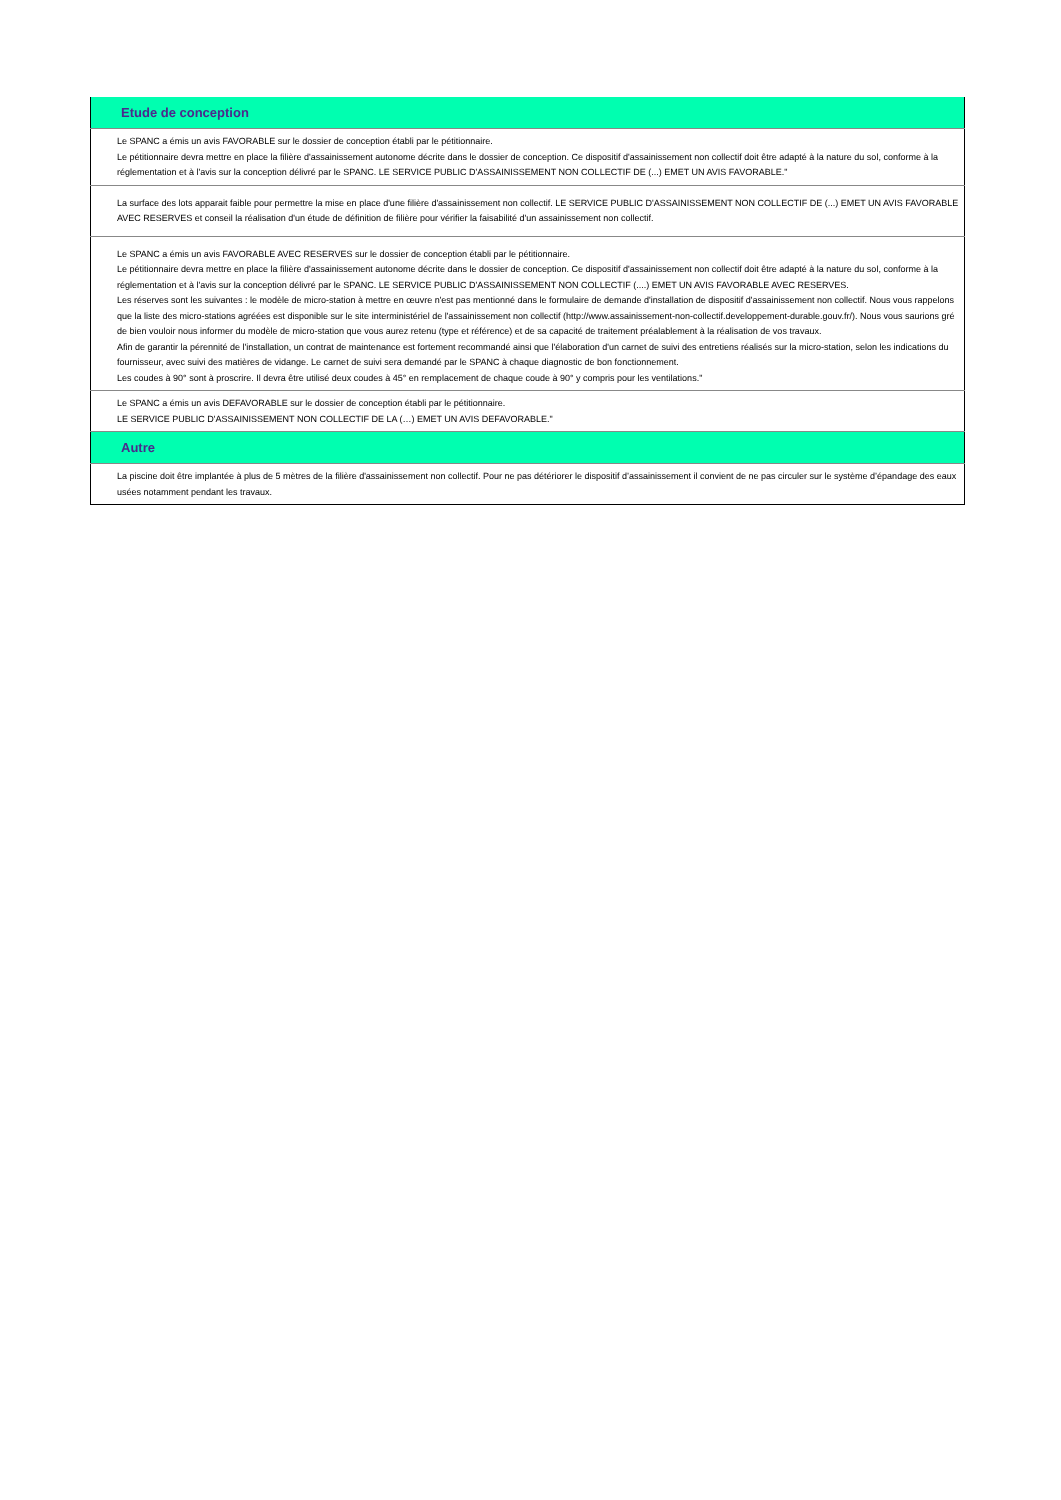| Etude de conception |
| --- |
| Le SPANC a émis un avis FAVORABLE sur le dossier de conception établi par le pétitionnaire. Le pétitionnaire devra mettre en place la filière d'assainissement autonome décrite dans le dossier de conception. Ce dispositif d'assainissement non collectif doit être adapté à la nature du sol, conforme à la réglementation et à l'avis sur la conception délivré par le SPANC. LE SERVICE PUBLIC D'ASSAINISSEMENT NON COLLECTIF DE (...) EMET UN AVIS FAVORABLE." |
| La surface des lots apparait faible pour permettre la mise en place d'une filière d'assainissement non collectif. LE SERVICE PUBLIC D'ASSAINISSEMENT NON COLLECTIF DE (...) EMET UN AVIS FAVORABLE AVEC RESERVES et conseil la réalisation d'un étude de définition de filière pour vérifier la faisabilité d'un assainissement non collectif. |
| Le SPANC a émis un avis FAVORABLE AVEC RESERVES sur le dossier de conception établi par le pétitionnaire. Le pétitionnaire devra mettre en place la filière d'assainissement autonome décrite dans le dossier de conception. Ce dispositif d'assainissement non collectif doit être adapté à la nature du sol, conforme à la réglementation et à l'avis sur la conception délivré par le SPANC. LE SERVICE PUBLIC D'ASSAINISSEMENT NON COLLECTIF (....) EMET UN AVIS FAVORABLE AVEC RESERVES. Les réserves sont les suivantes : le modèle de micro-station à mettre en œuvre n'est pas mentionné dans le formulaire de demande d'installation de dispositif d'assainissement non collectif. Nous vous rappelons que la liste des micro-stations agréées est disponible sur le site interministériel de l'assainissement non collectif (http://www.assainissement-non-collectif.developpement-durable.gouv.fr/). Nous vous saurions gré de bien vouloir nous informer du modèle de micro-station que vous aurez retenu (type et référence) et de sa capacité de traitement préalablement à la réalisation de vos travaux. Afin de garantir la pérennité de l'installation, un contrat de maintenance est fortement recommandé ainsi que l'élaboration d'un carnet de suivi des entretiens réalisés sur la micro-station, selon les indications du fournisseur, avec suivi des matières de vidange. Le carnet de suivi sera demandé par le SPANC à chaque diagnostic de bon fonctionnement. Les coudes à 90° sont à proscrire. Il devra être utilisé deux coudes à 45° en remplacement de chaque coude à 90° y compris pour les ventilations." |
| Le SPANC a émis un avis DEFAVORABLE sur le dossier de conception établi par le pétitionnaire. LE SERVICE PUBLIC D'ASSAINISSEMENT NON COLLECTIF DE LA (…) EMET UN AVIS DEFAVORABLE." |
| Autre |
| La piscine doit être implantée à plus de 5 mètres de la filière d'assainissement non collectif. Pour ne pas détériorer le dispositif d’assainissement il convient de ne pas circuler sur le système d’épandage des eaux usées notamment pendant les travaux. |